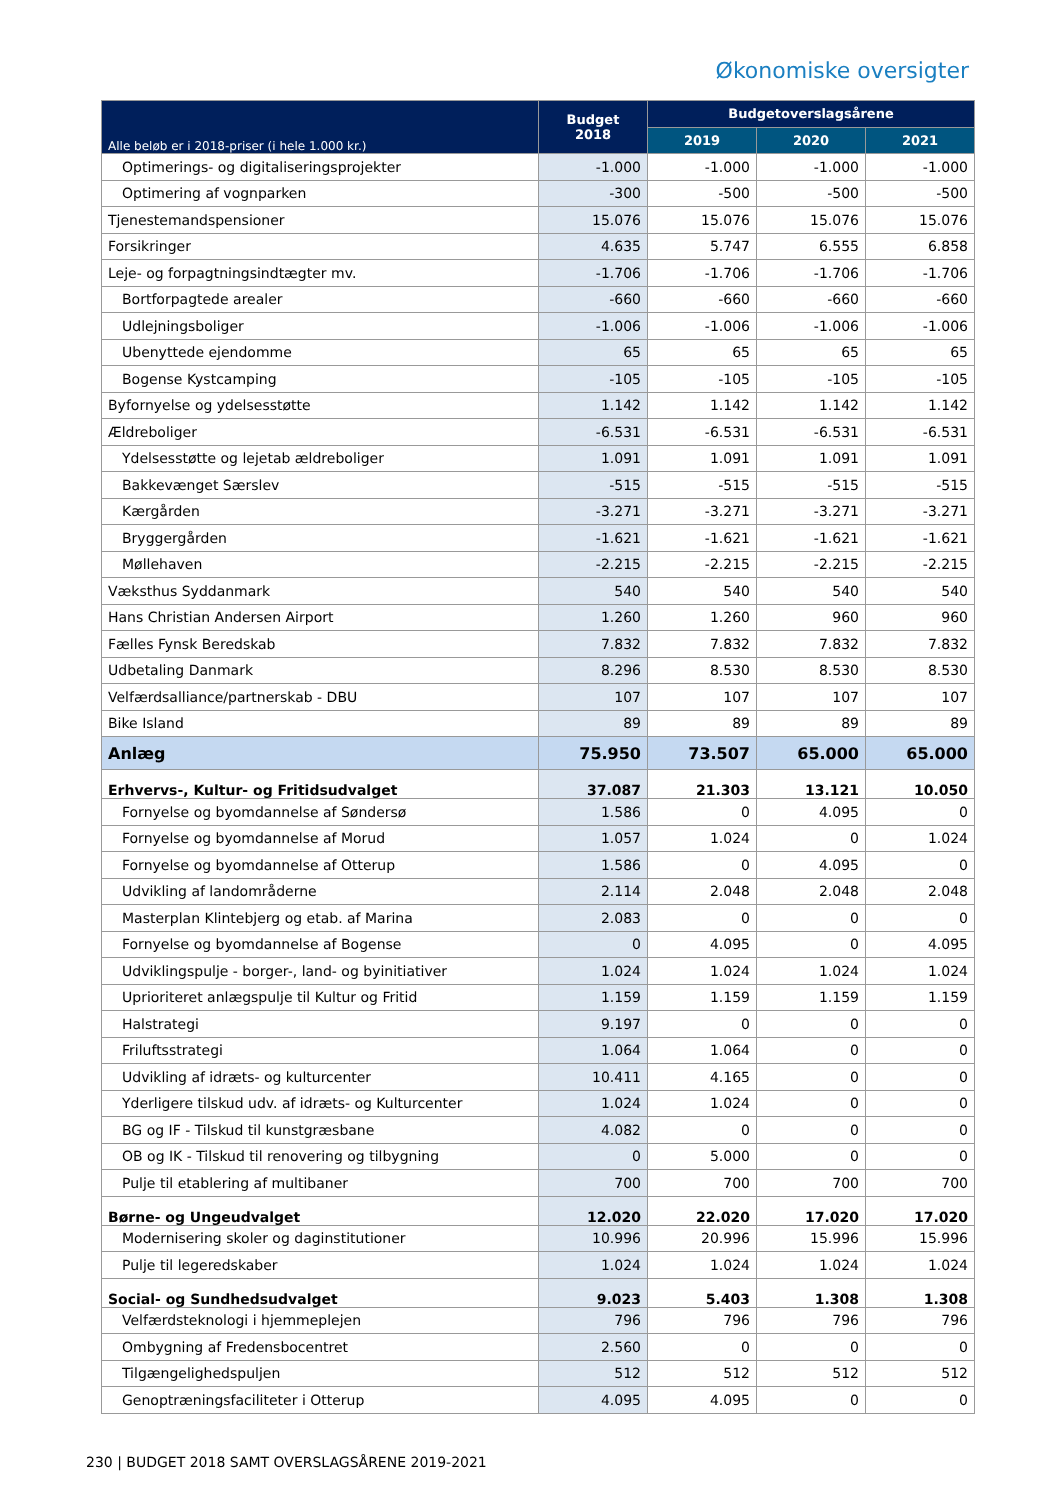Økonomiske oversigter
| Alle beløb er i 2018-priser (i hele 1.000 kr.) | Budget 2018 | Budgetoverslagsårene | | |
| --- | --- | --- | --- | --- |
| | | 2019 | 2020 | 2021 |
| Optimerings- og digitaliseringsprojekter | -1.000 | -1.000 | -1.000 | -1.000 |
| Optimering af vognparken | -300 | -500 | -500 | -500 |
| Tjenestemandspensioner | 15.076 | 15.076 | 15.076 | 15.076 |
| Forsikringer | 4.635 | 5.747 | 6.555 | 6.858 |
| Leje- og forpagtningsindtægter mv. | -1.706 | -1.706 | -1.706 | -1.706 |
| Bortforpagtede arealer | -660 | -660 | -660 | -660 |
| Udlejningsboliger | -1.006 | -1.006 | -1.006 | -1.006 |
| Ubenyttede ejendomme | 65 | 65 | 65 | 65 |
| Bogense Kystcamping | -105 | -105 | -105 | -105 |
| Byfornyelse og ydelsesstøtte | 1.142 | 1.142 | 1.142 | 1.142 |
| Ældreboliger | -6.531 | -6.531 | -6.531 | -6.531 |
| Ydelsesstøtte og lejetab ældreboliger | 1.091 | 1.091 | 1.091 | 1.091 |
| Bakkevænget Særslev | -515 | -515 | -515 | -515 |
| Kærgården | -3.271 | -3.271 | -3.271 | -3.271 |
| Bryggergården | -1.621 | -1.621 | -1.621 | -1.621 |
| Møllehaven | -2.215 | -2.215 | -2.215 | -2.215 |
| Væksthus Syddanmark | 540 | 540 | 540 | 540 |
| Hans Christian Andersen Airport | 1.260 | 1.260 | 960 | 960 |
| Fælles Fynsk Beredskab | 7.832 | 7.832 | 7.832 | 7.832 |
| Udbetaling Danmark | 8.296 | 8.530 | 8.530 | 8.530 |
| Velfærdsalliance/partnerskab - DBU | 107 | 107 | 107 | 107 |
| Bike Island | 89 | 89 | 89 | 89 |
| Anlæg | 75.950 | 73.507 | 65.000 | 65.000 |
| Erhvervs-, Kultur- og Fritidsudvalget | 37.087 | 21.303 | 13.121 | 10.050 |
| Fornyelse og byomdannelse af Søndersø | 1.586 | 0 | 4.095 | 0 |
| Fornyelse og byomdannelse af Morud | 1.057 | 1.024 | 0 | 1.024 |
| Fornyelse og byomdannelse af Otterup | 1.586 | 0 | 4.095 | 0 |
| Udvikling af landområderne | 2.114 | 2.048 | 2.048 | 2.048 |
| Masterplan Klintebjerg og etab. af Marina | 2.083 | 0 | 0 | 0 |
| Fornyelse og byomdannelse af Bogense | 0 | 4.095 | 0 | 4.095 |
| Udviklingspulje - borger-, land- og byinitiativer | 1.024 | 1.024 | 1.024 | 1.024 |
| Uprioriteret anlægspulje til Kultur og Fritid | 1.159 | 1.159 | 1.159 | 1.159 |
| Halstrategi | 9.197 | 0 | 0 | 0 |
| Friluftsstrategi | 1.064 | 1.064 | 0 | 0 |
| Udvikling af idræts- og kulturcenter | 10.411 | 4.165 | 0 | 0 |
| Yderligere tilskud udv. af idræts- og Kulturcenter | 1.024 | 1.024 | 0 | 0 |
| BG og IF - Tilskud til kunstgræsbane | 4.082 | 0 | 0 | 0 |
| OB og IK - Tilskud til renovering og tilbygning | 0 | 5.000 | 0 | 0 |
| Pulje til etablering af multibaner | 700 | 700 | 700 | 700 |
| Børne- og Ungeudvalget | 12.020 | 22.020 | 17.020 | 17.020 |
| Modernisering skoler og daginstitutioner | 10.996 | 20.996 | 15.996 | 15.996 |
| Pulje til legeredskaber | 1.024 | 1.024 | 1.024 | 1.024 |
| Social- og Sundhedsudvalget | 9.023 | 5.403 | 1.308 | 1.308 |
| Velfærdsteknologi i hjemmeplejen | 796 | 796 | 796 | 796 |
| Ombygning af Fredensbocentret | 2.560 | 0 | 0 | 0 |
| Tilgængelighedspuljen | 512 | 512 | 512 | 512 |
| Genoptræningsfaciliteter i Otterup | 4.095 | 4.095 | 0 | 0 |
230 | BUDGET 2018 SAMT OVERSLAGSÅRENE 2019-2021